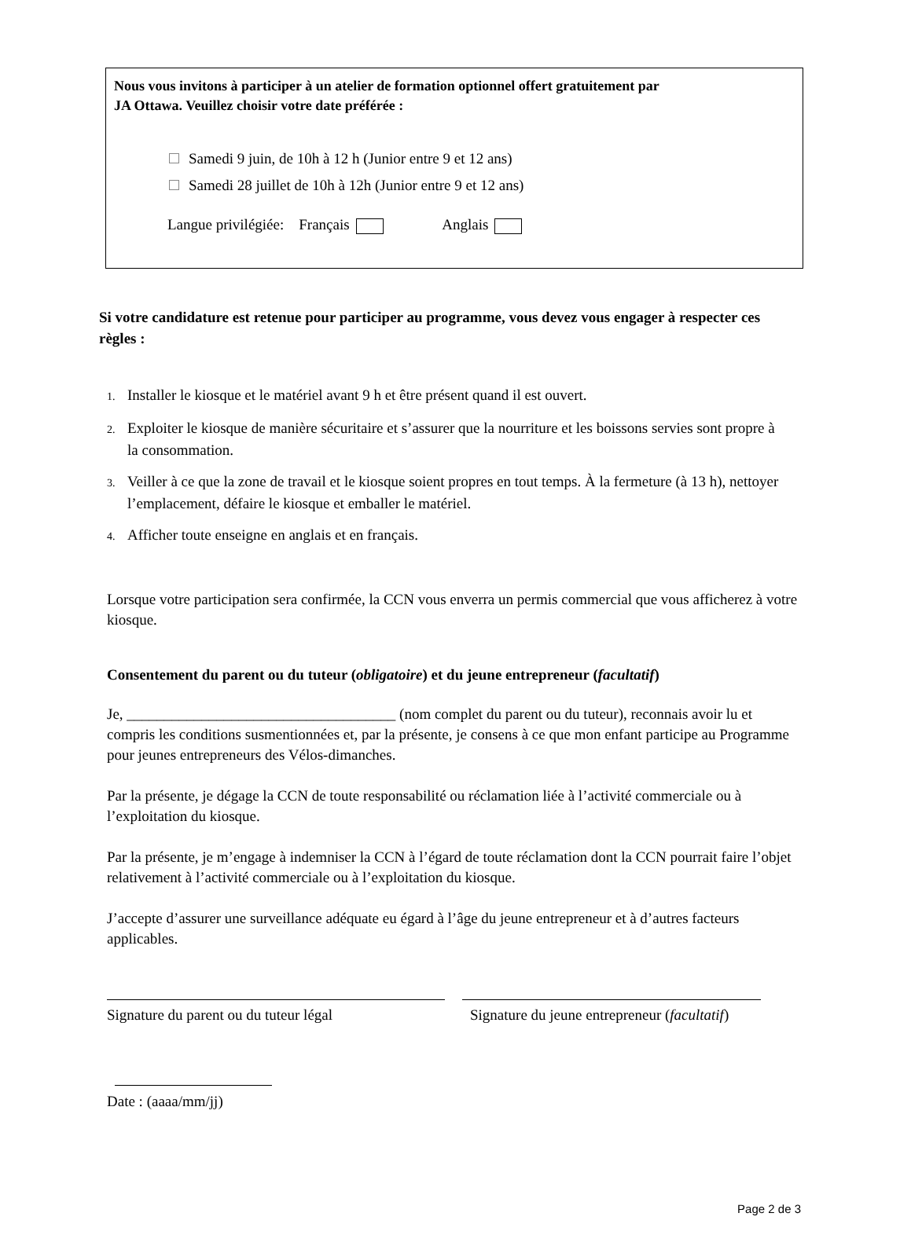Nous vous invitons à participer à un atelier de formation optionnel offert gratuitement par
JA Ottawa. Veuillez choisir votre date préférée :
Samedi 9 juin, de 10h à 12 h (Junior entre 9 et 12 ans)
Samedi 28 juillet de 10h à 12h (Junior entre 9 et 12 ans)
Langue privilégiée: Français Anglais
Si votre candidature est retenue pour participer au programme, vous devez vous engager à respecter ces règles :
1. Installer le kiosque et le matériel avant 9 h et être présent quand il est ouvert.
2. Exploiter le kiosque de manière sécuritaire et s’assurer que la nourriture et les boissons servies sont propre à la consommation.
3. Veiller à ce que la zone de travail et le kiosque soient propres en tout temps. À la fermeture (à 13 h), nettoyer l’emplacement, défaire le kiosque et emballer le matériel.
4. Afficher toute enseigne en anglais et en français.
Lorsque votre participation sera confirmée, la CCN vous enverra un permis commercial que vous afficherez à votre kiosque.
Consentement du parent ou du tuteur (obligatoire) et du jeune entrepreneur (facultatif)
Je, ____________________________________ (nom complet du parent ou du tuteur), reconnais avoir lu et compris les conditions susmentionnées et, par la présente, je consens à ce que mon enfant participe au Programme pour jeunes entrepreneurs des Vélos-dimanches.
Par la présente, je dégage la CCN de toute responsabilité ou réclamation liée à l’activité commerciale ou à l’exploitation du kiosque.
Par la présente, je m’engage à indemniser la CCN à l’égard de toute réclamation dont la CCN pourrait faire l’objet relativement à l’activité commerciale ou à l’exploitation du kiosque.
J’accepte d’assurer une surveillance adéquate eu égard à l’âge du jeune entrepreneur et à d’autres facteurs applicables.
Signature du parent ou du tuteur légal
Signature du jeune entrepreneur (facultatif)
Date : (aaaa/mm/jj)
Page 2 de 3